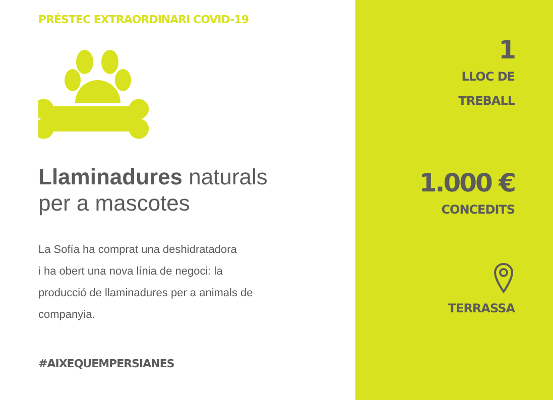PRÉSTEC EXTRAORDINARI COVID-19
Llaminadures naturals
per a mascotes
La Sofía ha comprat una deshidratadora
i ha obert una nova línia de negoci: la
producció de llaminadures per a animals de
companyia.
#AIXEQUEMPERSIANES
1
LLOC DE
TREBALL
1.000 €
CONCEDITS
TERRASSA